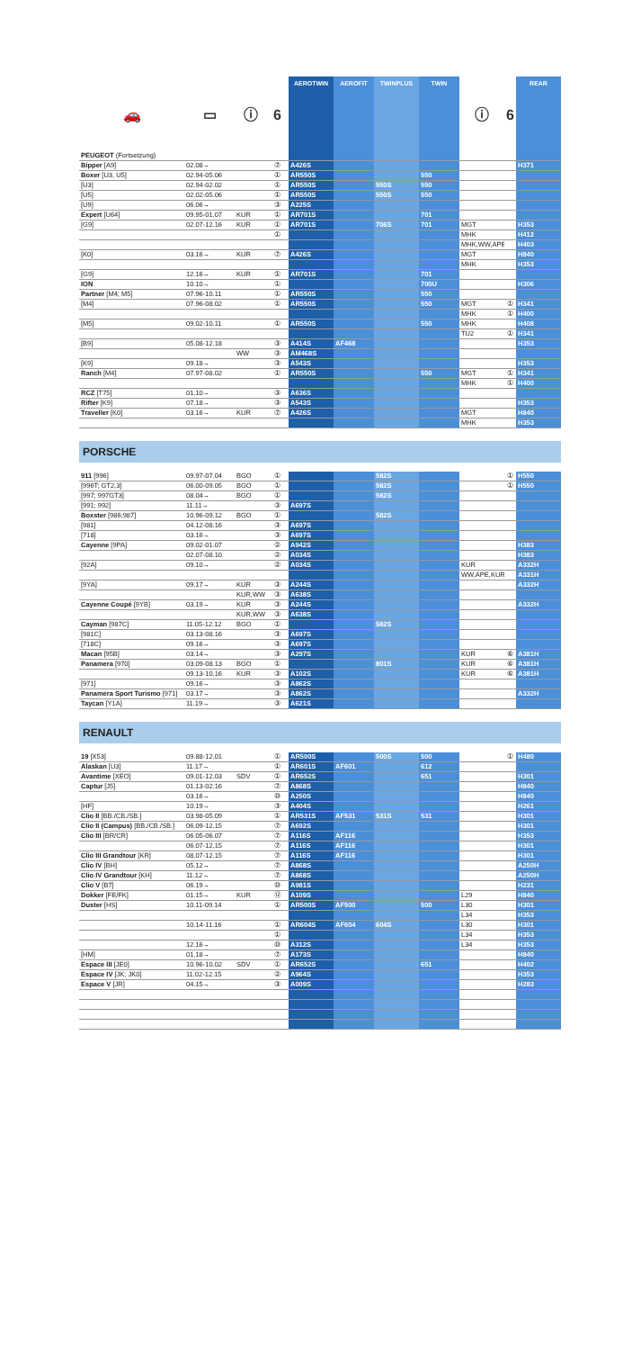| 🚗 | ▭ | ⓘ | 6 | AEROTWIN | AEROFIT | TWINPLUS | TWIN | ⓘ | 6 | REAR |
| --- | --- | --- | --- | --- | --- | --- | --- | --- | --- | --- |
| PEUGEOT (Fortsetzung) | | | | | | | | | | |
| Bipper [A9] | 02.08→ | | ⑦ | A426S | | | | | | H371 |
| Boxer [U3, U5] | 02.94-05.06 | | ① | AR550S | | | 550 | | | |
| [U3] | 02.94-02.02 | | ① | AR550S | | 550S | 550 | | | |
| [U5] | 02.02-05.06 | | ① | AR550S | | 550S | 550 | | | |
| [U9] | 06.06→ | | ③ | A225S | | | | | | |
| Expert [U64] | 09.95-01.07 | KUR | ① | AR701S | | | 701 | | | |
| [G9] | 02.07-12.16 | KUR | ① | AR701S | | 706S | 701 | MGT | | H353 |
| | | | ① | | | | | MHK | | H412 |
| | | | | | | | | MHK,WW,APE | | H403 |
| [K0] | 03.16→ | KUR | ⑦ | A426S | | | | MGT | | H840 |
| | | | | | | | | MHK | | H353 |
| [G9] | 12.16→ | KUR | ① | AR701S | | | 701 | | | |
| ION | 10.10→ | | ① | | | | 700U | | | H306 |
| Partner [M4; M5] | 07.96-10.11 | | ① | AR550S | | | 550 | | | |
| [M4] | 07.96-08.02 | | ① | AR550S | | | 550 | MGT | ① | H341 |
| | | | | | | | | MHK | ① | H400 |
| [M5] | 09.02-10.11 | | ① | AR550S | | | 550 | MHK | | H408 |
| | | | | | | | | TU2 | ① | H341 |
| [B9] | 05.08-12.18 | | ③ | A414S | AF468 | | | | | H353 |
| | | WW | ③ | AM468S | | | | | | |
| [K9] | 09.18→ | | ③ | A543S | | | | | | H353 |
| Ranch [M4] | 07.97-08.02 | | ① | AR550S | | | 550 | MGT | ① | H341 |
| | | | | | | | | MHK | ① | H400 |
| RCZ [T75] | 01.10→ | | ③ | A636S | | | | | | |
| Rifter [K9] | 07.18→ | | ③ | A543S | | | | | | H353 |
| Traveller [K0] | 03.16→ | KUR | ⑦ | A426S | | | | MGT | | H840 |
| | | | | | | | | MHK | | H353 |
PORSCHE
| 911 [996] | 09.97-07.04 | BGO | ① | | | 582S | | | ① | H550 |
| [996T; GT2,3] | 06.00-09.05 | BGO | ① | | | 582S | | | ① | H550 |
| [997; 997GT3] | 08.04→ | BGO | ① | | | 582S | | | | |
| [991; 992] | 11.11→ | | ③ | A697S | | | | | | |
| Boxster [986;987] | 10.96-09.12 | BGO | ① | | | 582S | | | | |
| [981] | 04.12-08.16 | | ③ | A697S | | | | | | |
| [718] | 03.16→ | | ③ | A697S | | | | | | |
| Cayenne [9PA] | 09.02-01.07 | | ② | A942S | | | | | | H383 |
| | 02.07-08.10 | | ② | A034S | | | | | | H383 |
| [92A] | 09.10→ | | ② | A034S | | | | KUR | | A332H |
| | | | | | | | | WW,APE,KUR | | A331H |
| [9YA] | 09.17→ | KUR | ③ | A244S | | | | | | A332H |
| | | KUR,WW | ③ | A638S | | | | | | |
| Cayenne Coupé [9YB] | 03.19→ | KUR | ③ | A244S | | | | | | A332H |
| | | KUR,WW | ③ | A638S | | | | | | |
| Cayman [987C] | 11.05-12.12 | BGO | ① | | | 582S | | | | |
| [981C] | 03.13-08.16 | | ③ | A697S | | | | | | |
| [718C] | 09.16→ | | ③ | A697S | | | | | | |
| Macan [95B] | 03.14→ | | ③ | A297S | | | | KUR | ⑥ | A381H |
| Panamera [970] | 03.09-08.13 | BGO | ① | | | 801S | | KUR | ⑥ | A381H |
| | 09.13-10.16 | KUR | ③ | A102S | | | | KUR | ⑥ | A381H |
| [971] | 09.16→ | | ③ | A862S | | | | | | |
| Panamera Sport Turismo [971] | 03.17→ | | ③ | A862S | | | | | | A332H |
| Taycan [Y1A] | 11.19→ | | ③ | A621S | | | | | | |
RENAULT
| 19 [X53] | 09.88-12.01 | | ① | AR500S | | 500S | 500 | | ① | H480 |
| Alaskan [U3] | 11.17→ | | ① | AR601S | AF601 | | 612 | | | |
| Avantime [XEO] | 09.01-12.03 | SDV | ① | AR652S | | | 651 | | | H301 |
| Captur [J5] | 01.13-02.16 | | ⑦ | A868S | | | | | | H840 |
| | 03.16→ | | ⑩ | A250S | | | | | | H840 |
| [HF] | 10.19→ | | ③ | A404S | | | | | | H261 |
| Clio II [BB./CB./SB.] | 03.98-05.09 | | ① | AR531S | AF531 | 531S | 531 | | | H301 |
| Clio II (Campus) [BB./CB./SB.] | 06.09-12.15 | | ⑦ | A692S | | | | | | H301 |
| Clio III [BR/CR] | 06.05-06.07 | | ⑦ | A116S | AF116 | | | | | H353 |
| | 06.07-12.15 | | ⑦ | A116S | AF116 | | | | | H301 |
| Clio III Grandtour [KR] | 08.07-12.15 | | ⑦ | A116S | AF116 | | | | | H301 |
| Clio IV [BH] | 05.12→ | | ⑦ | A868S | | | | | | A250H |
| Clio IV Grandtour [KH] | 11.12→ | | ⑦ | A868S | | | | | | A250H |
| Clio V [B7] | 06.19→ | | ⑩ | A981S | | | | | | H231 |
| Dokker [FE/FK] | 01.15→ | KUR | ⑫ | A109S | | | | L29 | | H840 |
| Duster [HS] | 10.11-09.14 | | ① | AR500S | AF500 | | 500 | L30 | | H301 |
| | | | | | | | | L34 | | H353 |
| | 10.14-11.16 | | ① | AR604S | AF604 | 604S | | L30 | | H301 |
| | | | ① | | | | | L34 | | H353 |
| | 12.16→ | | ⑩ | A312S | | | | L34 | | H353 |
| [HM] | 01.18→ | | ⑦ | A173S | | | | | | H840 |
| Espace III [JE0] | 10.96-10.02 | SDV | ① | AR652S | | | 651 | | | H402 |
| Espace IV [JK; JK0] | 11.02-12.15 | | ② | A964S | | | | | | H353 |
| Espace V [JR] | 04.15→ | | ③ | A009S | | | | | | H283 |